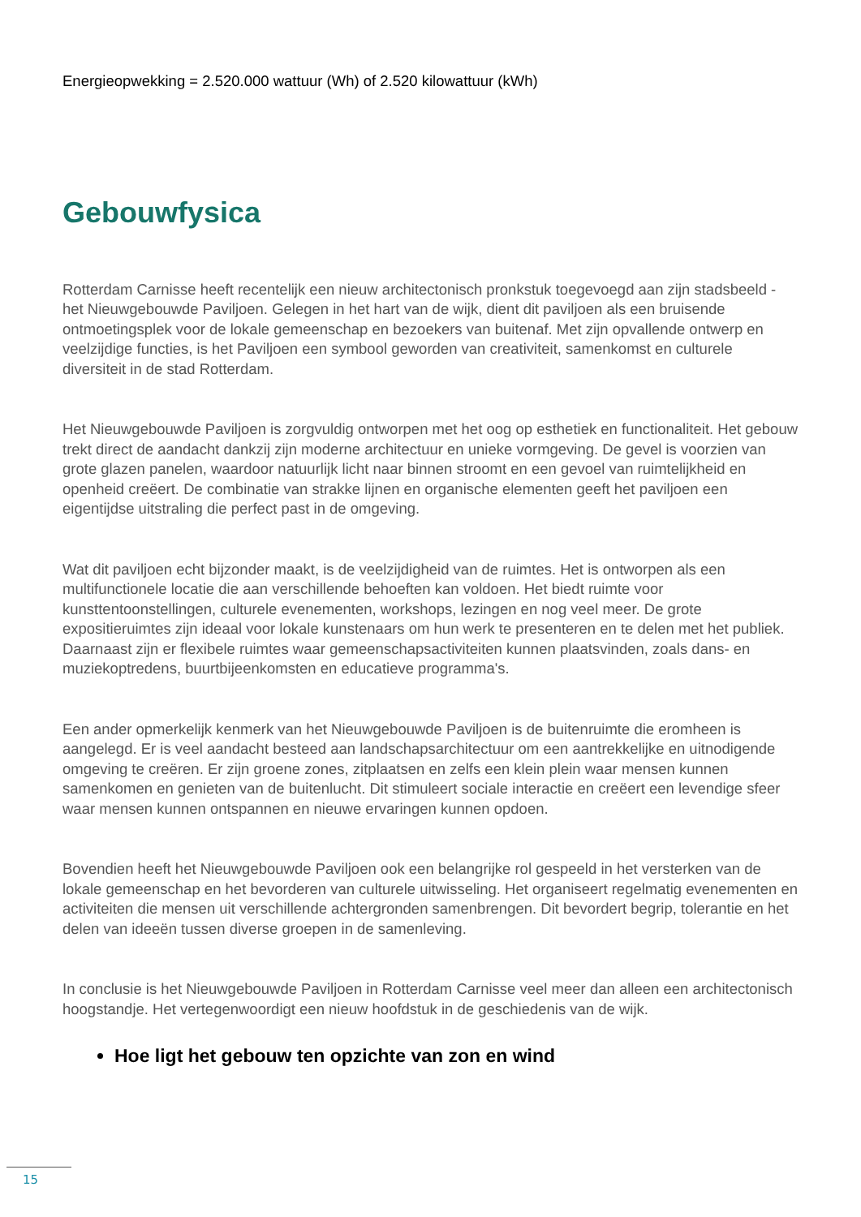Energieopwekking = 2.520.000 wattuur (Wh) of 2.520 kilowattuur (kWh)
Gebouwfysica
Rotterdam Carnisse heeft recentelijk een nieuw architectonisch pronkstuk toegevoegd aan zijn stadsbeeld - het Nieuwgebouwde Paviljoen. Gelegen in het hart van de wijk, dient dit paviljoen als een bruisende ontmoetingsplek voor de lokale gemeenschap en bezoekers van buitenaf. Met zijn opvallende ontwerp en veelzijdige functies, is het Paviljoen een symbool geworden van creativiteit, samenkomst en culturele diversiteit in de stad Rotterdam.
Het Nieuwgebouwde Paviljoen is zorgvuldig ontworpen met het oog op esthetiek en functionaliteit. Het gebouw trekt direct de aandacht dankzij zijn moderne architectuur en unieke vormgeving. De gevel is voorzien van grote glazen panelen, waardoor natuurlijk licht naar binnen stroomt en een gevoel van ruimtelijkheid en openheid creëert. De combinatie van strakke lijnen en organische elementen geeft het paviljoen een eigentijdse uitstraling die perfect past in de omgeving.
Wat dit paviljoen echt bijzonder maakt, is de veelzijdigheid van de ruimtes. Het is ontworpen als een multifunctionele locatie die aan verschillende behoeften kan voldoen. Het biedt ruimte voor kunsttentoonstellingen, culturele evenementen, workshops, lezingen en nog veel meer. De grote expositieruimtes zijn ideaal voor lokale kunstenaars om hun werk te presenteren en te delen met het publiek. Daarnaast zijn er flexibele ruimtes waar gemeenschapsactiviteiten kunnen plaatsvinden, zoals dans- en muziekoptredens, buurtbijeenkomsten en educatieve programma's.
Een ander opmerkelijk kenmerk van het Nieuwgebouwde Paviljoen is de buitenruimte die eromheen is aangelegd. Er is veel aandacht besteed aan landschapsarchitectuur om een aantrekkelijke en uitnodigende omgeving te creëren. Er zijn groene zones, zitplaatsen en zelfs een klein plein waar mensen kunnen samenkomen en genieten van de buitenlucht. Dit stimuleert sociale interactie en creëert een levendige sfeer waar mensen kunnen ontspannen en nieuwe ervaringen kunnen opdoen.
Bovendien heeft het Nieuwgebouwde Paviljoen ook een belangrijke rol gespeeld in het versterken van de lokale gemeenschap en het bevorderen van culturele uitwisseling. Het organiseert regelmatig evenementen en activiteiten die mensen uit verschillende achtergronden samenbrengen. Dit bevordert begrip, tolerantie en het delen van ideeën tussen diverse groepen in de samenleving.
In conclusie is het Nieuwgebouwde Paviljoen in Rotterdam Carnisse veel meer dan alleen een architectonisch hoogstandje. Het vertegenwoordigt een nieuw hoofdstuk in de geschiedenis van de wijk.
Hoe ligt het gebouw ten opzichte van zon en wind
15